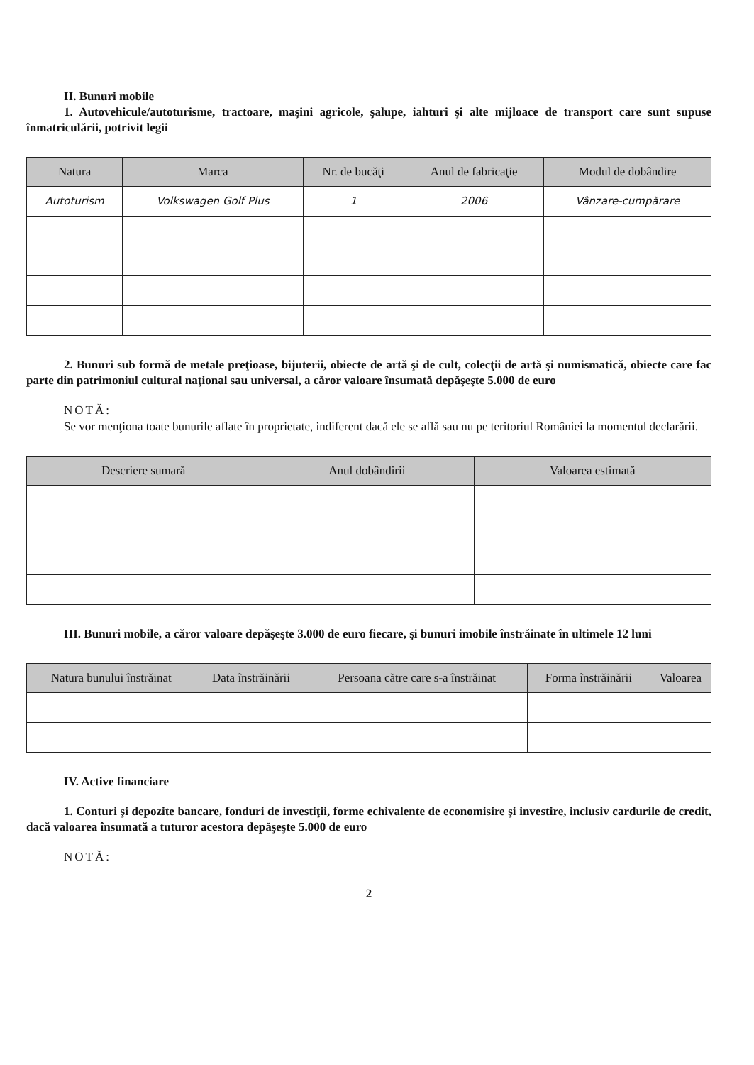II. Bunuri mobile
1. Autovehicule/autoturisme, tractoare, maşini agricole, şalupe, iahturi şi alte mijloace de transport care sunt supuse înmatriculării, potrivit legii
| Natura | Marca | Nr. de bucăţi | Anul de fabricaţie | Modul de dobândire |
| --- | --- | --- | --- | --- |
| Autoturism | Volkswagen Golf Plus | 1 | 2006 | Vânzare-cumpărare |
2. Bunuri sub formă de metale preţioase, bijuterii, obiecte de artă şi de cult, colecţii de artă şi numismatică, obiecte care fac parte din patrimoniul cultural naţional sau universal, a căror valoare însumată depăşeşte 5.000 de euro
NOTĂ:
Se vor menţiona toate bunurile aflate în proprietate, indiferent dacă ele se află sau nu pe teritoriul României la momentul declarării.
| Descriere sumară | Anul dobândirii | Valoarea estimată |
| --- | --- | --- |
III. Bunuri mobile, a căror valoare depăşeşte 3.000 de euro fiecare, şi bunuri imobile înstrăinate în ultimele 12 luni
| Natura bunului înstrăinat | Data înstrăinării | Persoana către care s-a înstrăinat | Forma înstrăinării | Valoarea |
| --- | --- | --- | --- | --- |
IV. Active financiare
1. Conturi şi depozite bancare, fonduri de investiţii, forme echivalente de economisire şi investire, inclusiv cardurile de credit, dacă valoarea însumată a tuturor acestora depăşeşte 5.000 de euro
NOTĂ:
2